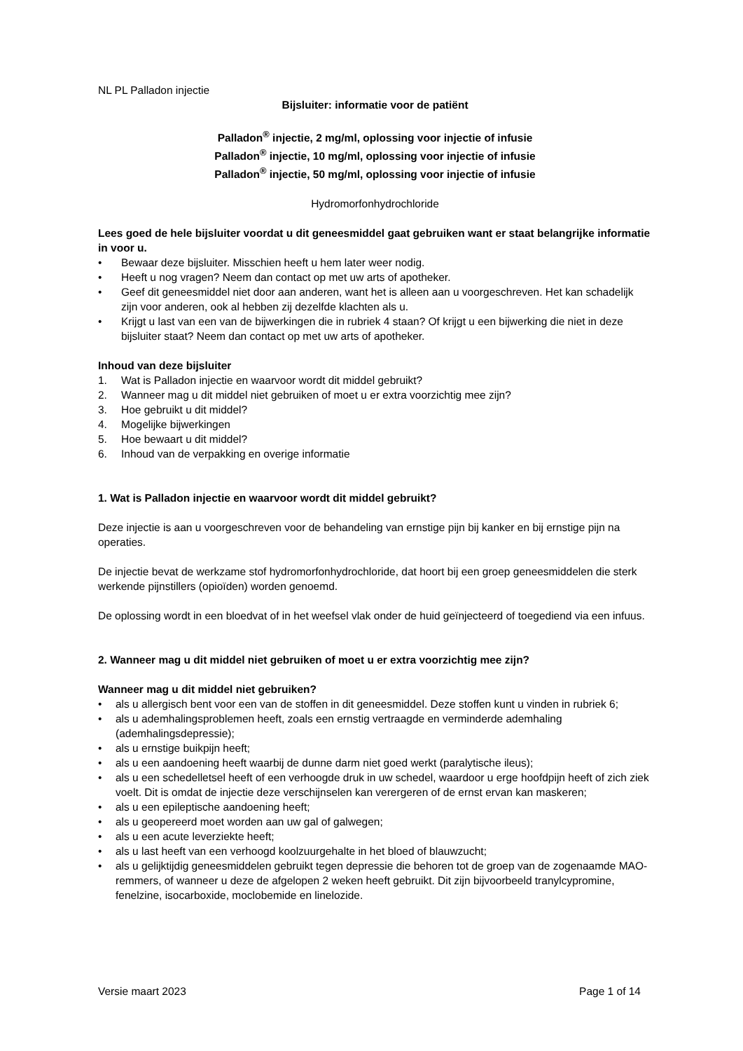NL PL Palladon injectie
Bijsluiter: informatie voor de patiënt
Palladon<sup>®</sup> injectie, 2 mg/ml, oplossing voor injectie of infusie
Palladon<sup>®</sup> injectie, 10 mg/ml, oplossing voor injectie of infusie
Palladon<sup>®</sup> injectie, 50 mg/ml, oplossing voor injectie of infusie
Hydromorfonhydrochloride
Lees goed de hele bijsluiter voordat u dit geneesmiddel gaat gebruiken want er staat belangrijke informatie in voor u.
• Bewaar deze bijsluiter. Misschien heeft u hem later weer nodig.
• Heeft u nog vragen? Neem dan contact op met uw arts of apotheker.
• Geef dit geneesmiddel niet door aan anderen, want het is alleen aan u voorgeschreven. Het kan schadelijk zijn voor anderen, ook al hebben zij dezelfde klachten als u.
• Krijgt u last van een van de bijwerkingen die in rubriek 4 staan? Of krijgt u een bijwerking die niet in deze bijsluiter staat? Neem dan contact op met uw arts of apotheker.
Inhoud van deze bijsluiter
1. Wat is Palladon injectie en waarvoor wordt dit middel gebruikt?
2. Wanneer mag u dit middel niet gebruiken of moet u er extra voorzichtig mee zijn?
3. Hoe gebruikt u dit middel?
4. Mogelijke bijwerkingen
5. Hoe bewaart u dit middel?
6. Inhoud van de verpakking en overige informatie
1. Wat is Palladon injectie en waarvoor wordt dit middel gebruikt?
Deze injectie is aan u voorgeschreven voor de behandeling van ernstige pijn bij kanker en bij ernstige pijn na operaties.
De injectie bevat de werkzame stof hydromorfonhydrochloride, dat hoort bij een groep geneesmiddelen die sterk werkende pijnstillers (opioïden) worden genoemd.
De oplossing wordt in een bloedvat of in het weefsel vlak onder de huid geïnjecteerd of toegediend via een infuus.
2. Wanneer mag u dit middel niet gebruiken of moet u er extra voorzichtig mee zijn?
Wanneer mag u dit middel niet gebruiken?
• als u allergisch bent voor een van de stoffen in dit geneesmiddel. Deze stoffen kunt u vinden in rubriek 6;
• als u ademhalingsproblemen heeft, zoals een ernstig vertraagde en verminderde ademhaling (ademhalingsdepressie);
• als u ernstige buikpijn heeft;
• als u een aandoening heeft waarbij de dunne darm niet goed werkt (paralytische ileus);
• als u een schedelletsel heeft of een verhoogde druk in uw schedel, waardoor u erge hoofdpijn heeft of zich ziek voelt. Dit is omdat de injectie deze verschijnselen kan verergeren of de ernst ervan kan maskeren;
• als u een epileptische aandoening heeft;
• als u geopereerd moet worden aan uw gal of galwegen;
• als u een acute leverziekte heeft;
• als u last heeft van een verhoogd koolzuurgehalte in het bloed of blauwzucht;
• als u gelijktijdig geneesmiddelen gebruikt tegen depressie die behoren tot de groep van de zogenaamde MAO-remmers, of wanneer u deze de afgelopen 2 weken heeft gebruikt. Dit zijn bijvoorbeeld tranylcypromine, fenelzine, isocarboxide, moclobemide en linelozide.
Versie maart 2023 Page 1 of 14